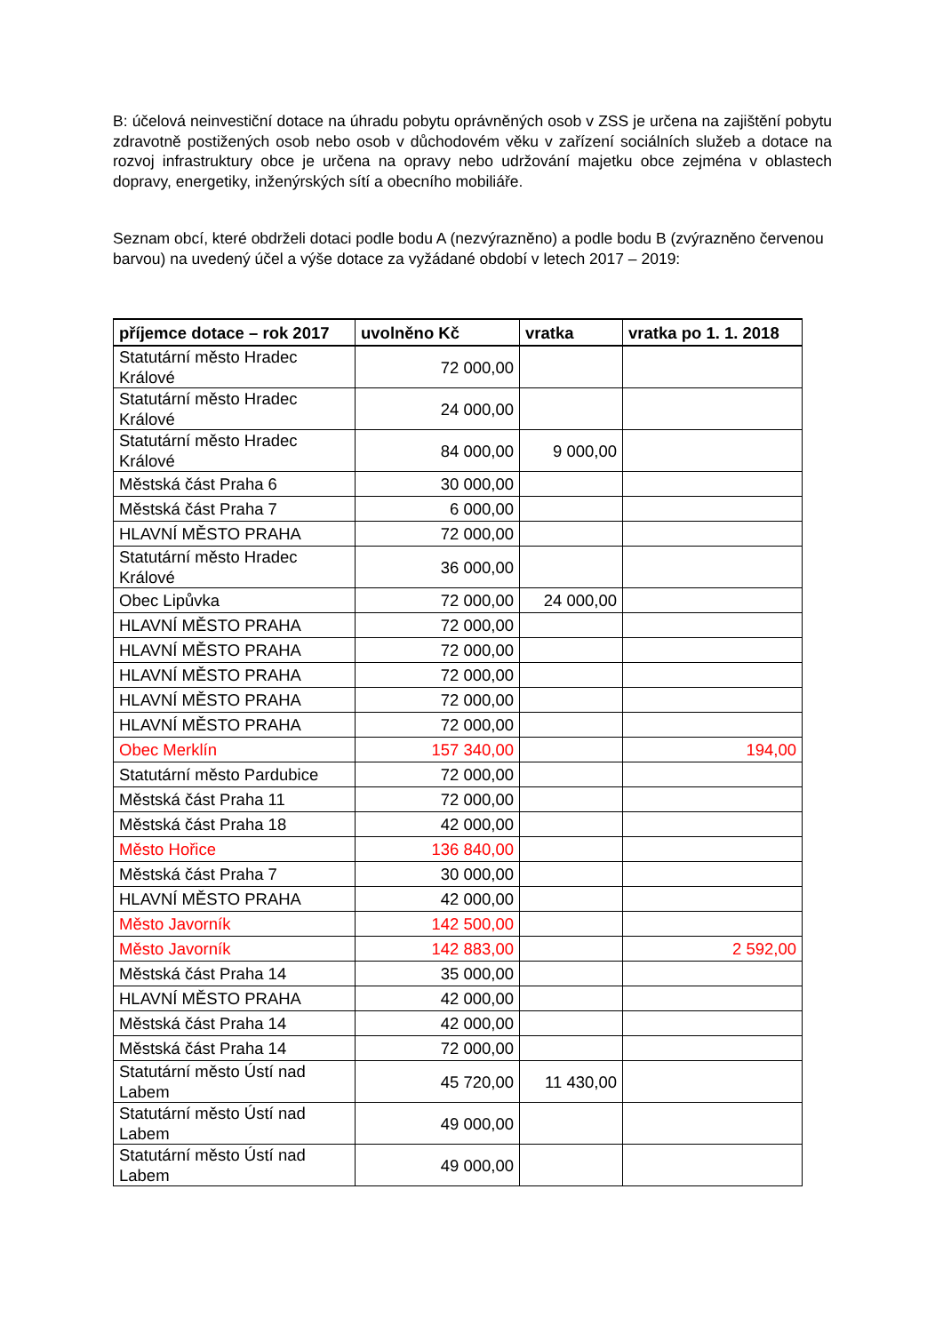B: účelová neinvestiční dotace na úhradu pobytu oprávněných osob v ZSS je určena na zajištění pobytu zdravotně postižených osob nebo osob v důchodovém věku v zařízení sociálních služeb a dotace na rozvoj infrastruktury obce je určena na opravy nebo udržování majetku obce zejména v oblastech dopravy, energetiky, inženýrských sítí a obecního mobiliáře.
Seznam obcí, které obdrželi dotaci podle bodu A (nezvýrazněno) a podle bodu B (zvýrazněno červenou barvou) na uvedený účel a výše dotace za vyžádané období v letech 2017 – 2019:
| příjemce dotace – rok 2017 | uvolněno Kč | vratka | vratka po 1. 1. 2018 |
| --- | --- | --- | --- |
| Statutární město Hradec Králové | 72 000,00 | | |
| Statutární město Hradec Králové | 24 000,00 | | |
| Statutární město Hradec Králové | 84 000,00 | 9 000,00 | |
| Městská část Praha 6 | 30 000,00 | | |
| Městská část Praha 7 | 6 000,00 | | |
| HLAVNÍ MĚSTO PRAHA | 72 000,00 | | |
| Statutární město Hradec Králové | 36 000,00 | | |
| Obec Lipůvka | 72 000,00 | 24 000,00 | |
| HLAVNÍ MĚSTO PRAHA | 72 000,00 | | |
| HLAVNÍ MĚSTO PRAHA | 72 000,00 | | |
| HLAVNÍ MĚSTO PRAHA | 72 000,00 | | |
| HLAVNÍ MĚSTO PRAHA | 72 000,00 | | |
| HLAVNÍ MĚSTO PRAHA | 72 000,00 | | |
| Obec Merklín | 157 340,00 | | 194,00 |
| Statutární město Pardubice | 72 000,00 | | |
| Městská část Praha 11 | 72 000,00 | | |
| Městská část Praha 18 | 42 000,00 | | |
| Město Hořice | 136 840,00 | | |
| Městská část Praha 7 | 30 000,00 | | |
| HLAVNÍ MĚSTO PRAHA | 42 000,00 | | |
| Město Javorník | 142 500,00 | | |
| Město Javorník | 142 883,00 | | 2 592,00 |
| Městská část Praha 14 | 35 000,00 | | |
| HLAVNÍ MĚSTO PRAHA | 42 000,00 | | |
| Městská část Praha 14 | 42 000,00 | | |
| Městská část Praha 14 | 72 000,00 | | |
| Statutární město Ústí nad Labem | 45 720,00 | 11 430,00 | |
| Statutární město Ústí nad Labem | 49 000,00 | | |
| Statutární město Ústí nad Labem | 49 000,00 | | |